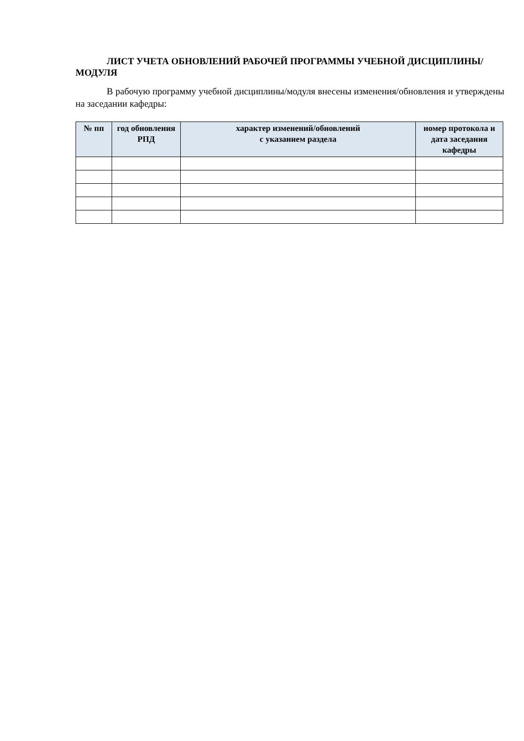ЛИСТ УЧЕТА ОБНОВЛЕНИЙ РАБОЧЕЙ ПРОГРАММЫ УЧЕБНОЙ ДИСЦИПЛИНЫ/МОДУЛЯ
В рабочую программу учебной дисциплины/модуля внесены изменения/обновления и утверждены на заседании кафедры:
| № пп | год обновления РПД | характер изменений/обновлений с указанием раздела | номер протокола и дата заседания кафедры |
| --- | --- | --- | --- |